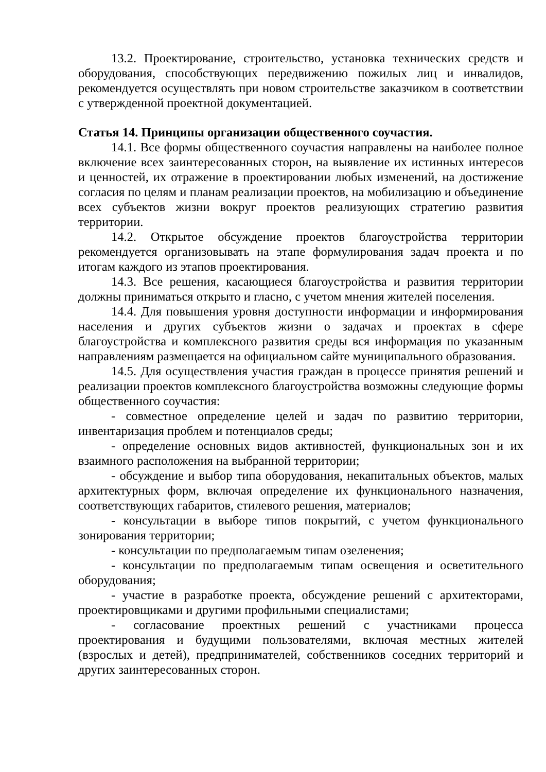13.2. Проектирование, строительство, установка технических средств и оборудования, способствующих передвижению пожилых лиц и инвалидов, рекомендуется осуществлять при новом строительстве заказчиком в соответствии с утвержденной проектной документацией.
Статья 14. Принципы организации общественного соучастия.
14.1. Все формы общественного соучастия направлены на наиболее полное включение всех заинтересованных сторон, на выявление их истинных интересов и ценностей, их отражение в проектировании любых изменений, на достижение согласия по целям и планам реализации проектов, на мобилизацию и объединение всех субъектов жизни вокруг проектов реализующих стратегию развития территории.
14.2. Открытое обсуждение проектов благоустройства территории рекомендуется организовывать на этапе формулирования задач проекта и по итогам каждого из этапов проектирования.
14.3. Все решения, касающиеся благоустройства и развития территории должны приниматься открыто и гласно, с учетом мнения жителей поселения.
14.4. Для повышения уровня доступности информации и информирования населения и других субъектов жизни о задачах и проектах в сфере благоустройства и комплексного развития среды вся информация по указанным направлениям размещается на официальном сайте муниципального образования.
14.5. Для осуществления участия граждан в процессе принятия решений и реализации проектов комплексного благоустройства возможны следующие формы общественного соучастия:
- совместное определение целей и задач по развитию территории, инвентаризация проблем и потенциалов среды;
- определение основных видов активностей, функциональных зон и их взаимного расположения на выбранной территории;
- обсуждение и выбор типа оборудования, некапитальных объектов, малых архитектурных форм, включая определение их функционального назначения, соответствующих габаритов, стилевого решения, материалов;
- консультации в выборе типов покрытий, с учетом функционального зонирования территории;
- консультации по предполагаемым типам озеленения;
- консультации по предполагаемым типам освещения и осветительного оборудования;
- участие в разработке проекта, обсуждение решений с архитекторами, проектировщиками и другими профильными специалистами;
- согласование проектных решений с участниками процесса проектирования и будущими пользователями, включая местных жителей (взрослых и детей), предпринимателей, собственников соседних территорий и других заинтересованных сторон.